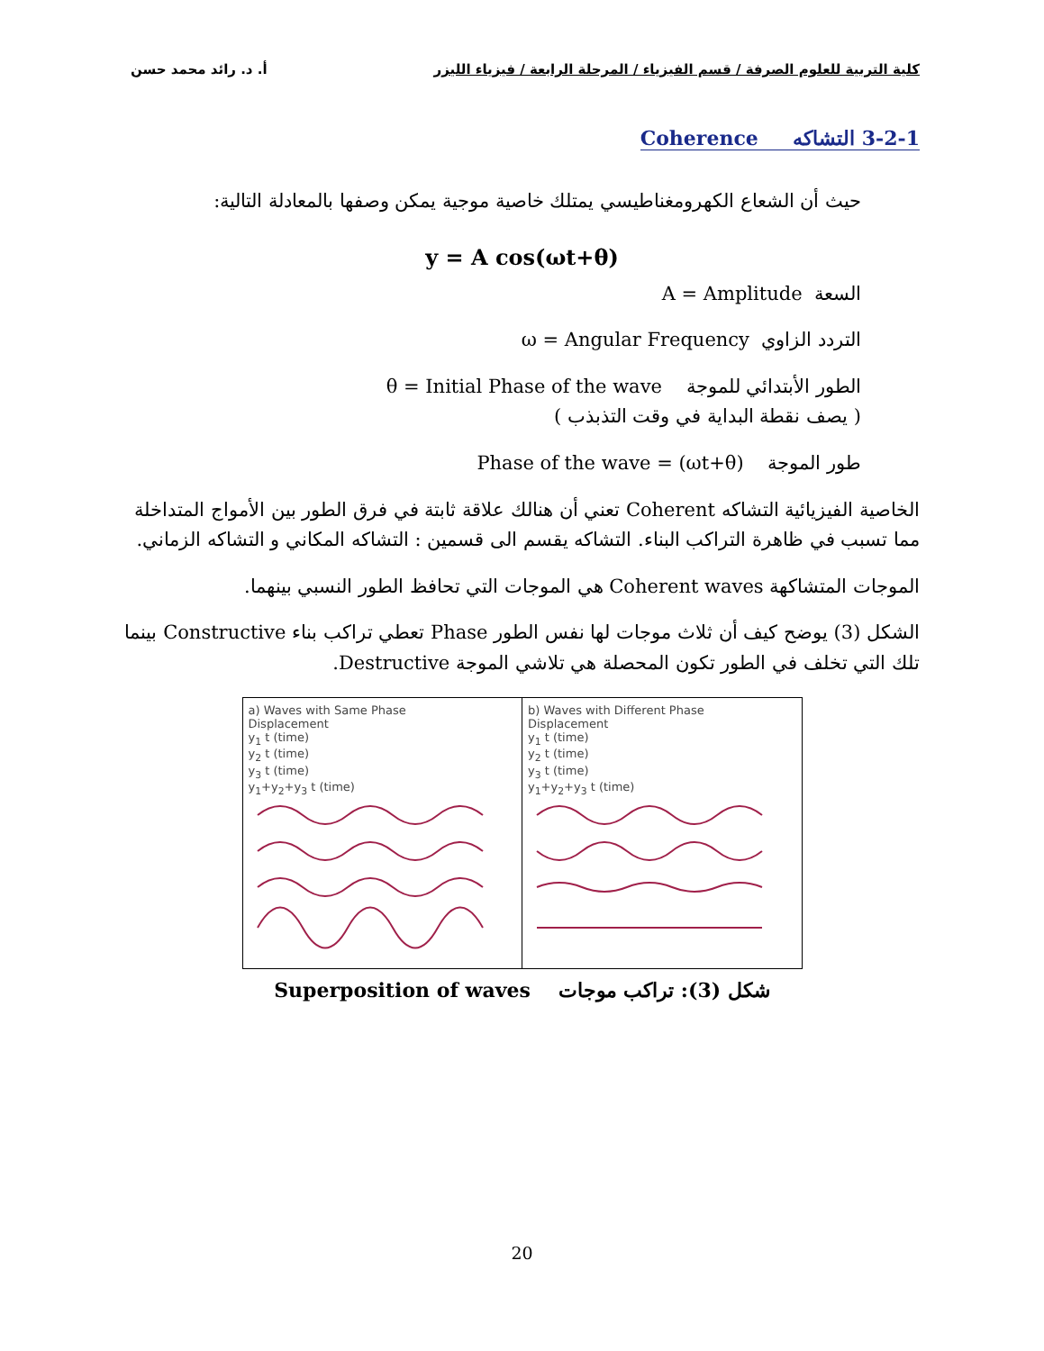كلية التربية للعلوم الصرفة / قسم الفيزياء / المرحلة الرابعة / فيزياء الليزر أ. د. رائد محمد حسن
3-2-1 التشاكه Coherence
حيث أن الشعاع الكهرومغناطيسي يمتلك خاصية موجية يمكن وصفها بالمعادلة التالية:
y = A cos(ωt+θ)
السعة A = Amplitude
التردد الزاوي ω = Angular Frequency
الطور الأبتدائي للموجة θ = Initial Phase of the wave
( يصف نقطة البداية في وقت التذبذب )
طور الموجة (ωt+θ) = Phase of the wave
الخاصية الفيزيائية التشاكه Coherent تعني أن هنالك علاقة ثابتة في فرق الطور بين الأمواج المتداخلة مما تسبب في ظاهرة التراكب البناء. التشاكه يقسم الى قسمين : التشاكه المكاني و التشاكه الزماني.
الموجات المتشاكهة Coherent waves هي الموجات التي تحافظ الطور النسبي بينهما.
الشكل (3) يوضح كيف أن ثلاث موجات لها نفس الطور Phase تعطي تراكب بناء Constructive بينما تلك التي تخلف في الطور تكون المحصلة هي تلاشي الموجة Destructive.
a) Waves with Same Phase
Displacement
y<sub>1</sub> t (time)
y<sub>2</sub> t (time)
y<sub>3</sub> t (time)
y<sub>1</sub>+y<sub>2</sub>+y<sub>3</sub> t (time)
b) Waves with Different Phase
Displacement
y<sub>1</sub> t (time)
y<sub>2</sub> t (time)
y<sub>3</sub> t (time)
y<sub>1</sub>+y<sub>2</sub>+y<sub>3</sub> t (time)
شكل (3): تراكب موجات Superposition of waves
20